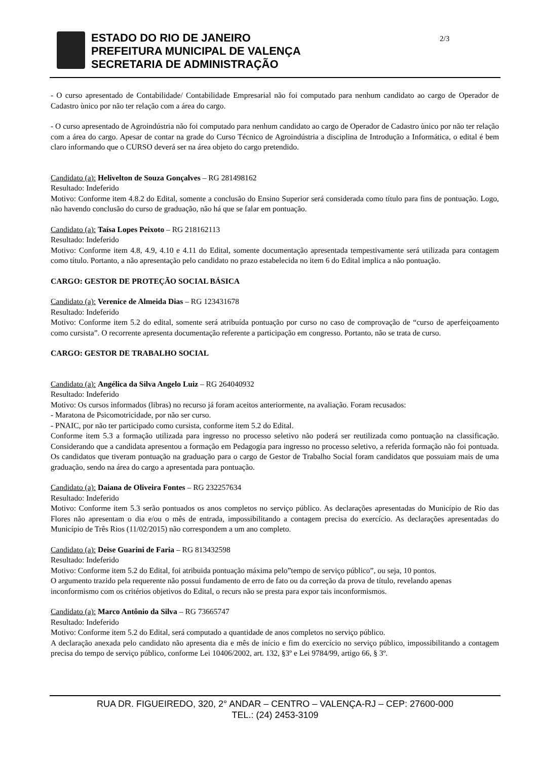ESTADO DO RIO DE JANEIRO
PREFEITURA MUNICIPAL DE VALENÇA
SECRETARIA DE ADMINISTRAÇÃO
2/3
- O curso apresentado de Contabilidade/ Contabilidade Empresarial não foi computado para nenhum candidato ao cargo de Operador de Cadastro ùnico por não ter relação com a área do cargo.
- O curso apresentado de Agroindústria não foi computado para nenhum candidato ao cargo de Operador de Cadastro ùnico por não ter relação com a área do cargo. Apesar de contar na grade do Curso Técnico de Agroindústria a disciplina de Introdução a Informática, o edital é bem claro informando que o CURSO deverá ser na área objeto do cargo pretendido.
Candidato (a): Helivelton de Souza Gonçalves – RG 281498162
Resultado: Indeferido
Motivo: Conforme item 4.8.2 do Edital, somente a conclusão do Ensino Superior será considerada como título para fins de pontuação. Logo, não havendo conclusão do curso de graduação, não há que se falar em pontuação.
Candidato (a): Taísa Lopes Peixoto – RG 218162113
Resultado: Indeferido
Motivo: Conforme item 4.8, 4.9, 4.10 e 4.11 do Edital, somente documentação apresentada tempestivamente será utilizada para contagem como título. Portanto, a não apresentação pelo candidato no prazo estabelecida no item 6 do Edital implica a não pontuação.
CARGO: GESTOR DE PROTEÇÃO SOCIAL BÁSICA
Candidato (a): Verenice de Almeida Dias – RG 123431678
Resultado: Indeferido
Motivo: Conforme item 5.2 do edital, somente será atribuída pontuação por curso no caso de comprovação de “curso de aperfeiçoamento como cursista”. O recorrente apresenta documentação referente a participação em congresso. Portanto, não se trata de curso.
CARGO: GESTOR DE TRABALHO SOCIAL
Candidato (a): Angélica da Silva Angelo Luiz – RG 264040932
Resultado: Indeferido
Motivo: Os cursos informados (libras) no recurso já foram aceitos anteriormente, na avaliação. Foram recusados:
- Maratona de Psicomotricidade, por não ser curso.
- PNAIC, por não ter participado como cursista, conforme item 5.2 do Edital.
Conforme item 5.3 a formação utilizada para ingresso no processo seletivo não poderá ser reutilizada como pontuação na classificação. Considerando que a candidata apresentou a formação em Pedagogia para ingresso no processo seletivo, a referida formação não foi pontuada. Os candidatos que tiveram pontuação na graduação para o cargo de Gestor de Trabalho Social foram candidatos que possuiam mais de uma graduação, sendo na área do cargo a apresentada para pontuação.
Candidato (a): Daiana de Oliveira Fontes – RG 232257634
Resultado: Indeferido
Motivo: Conforme item 5.3 serão pontuados os anos completos no serviço público. As declarações apresentadas do Município de Rio das Flores não apresentam o dia e/ou o mês de entrada, impossibilitando a contagem precisa do exercício. As declarações apresentadas do Município de Três Rios (11/02/2015) não correspondem a um ano completo.
Candidato (a): Deise Guarini de Faria – RG 813432598
Resultado: Indeferido
Motivo: Conforme item 5.2 do Edital, foi atribuida pontuação máxima pelo”tempo de serviço público”, ou seja, 10 pontos.
O argumento trazido pela requerente não possui fundamento de erro de fato ou da correção da prova de título, revelando apenas inconformismo com os critérios objetivos do Edital, o recurs não se presta para expor tais inconformismos.
Candidato (a): Marco Antônio da Silva – RG 73665747
Resultado: Indeferido
Motivo: Conforme item 5.2 do Edital, será computado a quantidade de anos completos no serviço público.
A declaração anexada pelo candidato não apresenta dia e mês de início e fim do exercício no serviço público, impossibilitando a contagem precisa do tempo de serviço público, conforme Lei 10406/2002, art. 132, §3º e Lei 9784/99, artigo 66, § 3º.
RUA DR. FIGUEIREDO, 320, 2° ANDAR – CENTRO – VALENÇA-RJ – CEP: 27600-000
TEL.: (24) 2453-3109